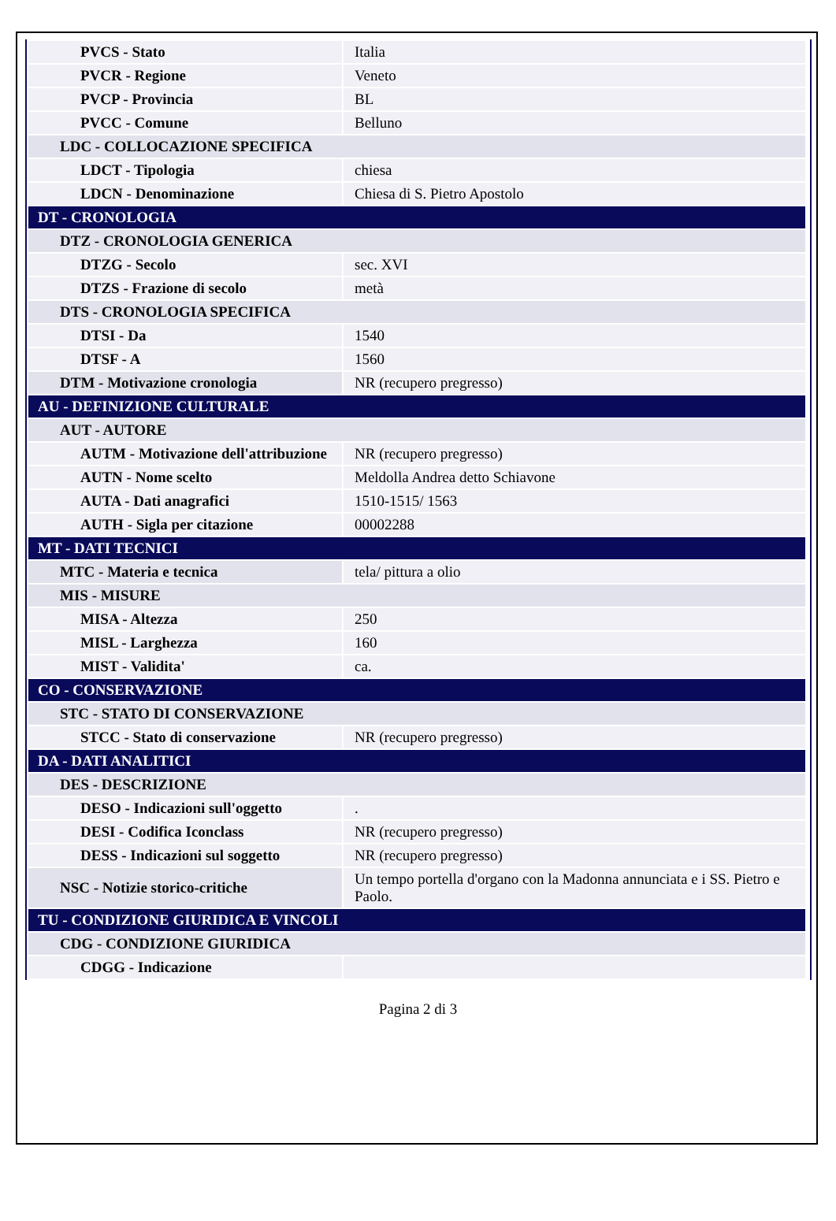| PVCS - Stato | Italia |
| PVCR - Regione | Veneto |
| PVCP - Provincia | BL |
| PVCC - Comune | Belluno |
| LDC - COLLOCAZIONE SPECIFICA | |
| LDCT - Tipologia | chiesa |
| LDCN - Denominazione | Chiesa di S. Pietro Apostolo |
| DT - CRONOLOGIA | |
| DTZ - CRONOLOGIA GENERICA | |
| DTZG - Secolo | sec. XVI |
| DTZS - Frazione di secolo | metà |
| DTS - CRONOLOGIA SPECIFICA | |
| DTSI - Da | 1540 |
| DTSF - A | 1560 |
| DTM - Motivazione cronologia | NR (recupero pregresso) |
| AU - DEFINIZIONE CULTURALE | |
| AUT - AUTORE | |
| AUTM - Motivazione dell'attribuzione | NR (recupero pregresso) |
| AUTN - Nome scelto | Meldolla Andrea detto Schiavone |
| AUTA - Dati anagrafici | 1510-1515/ 1563 |
| AUTH - Sigla per citazione | 00002288 |
| MT - DATI TECNICI | |
| MTC - Materia e tecnica | tela/ pittura a olio |
| MIS - MISURE | |
| MISA - Altezza | 250 |
| MISL - Larghezza | 160 |
| MIST - Validita' | ca. |
| CO - CONSERVAZIONE | |
| STC - STATO DI CONSERVAZIONE | |
| STCC - Stato di conservazione | NR (recupero pregresso) |
| DA - DATI ANALITICI | |
| DES - DESCRIZIONE | |
| DESO - Indicazioni sull'oggetto | . |
| DESI - Codifica Iconclass | NR (recupero pregresso) |
| DESS - Indicazioni sul soggetto | NR (recupero pregresso) |
| NSC - Notizie storico-critiche | Un tempo portella d'organo con la Madonna annunciata e i SS. Pietro e Paolo. |
| TU - CONDIZIONE GIURIDICA E VINCOLI | |
| CDG - CONDIZIONE GIURIDICA | |
| CDGG - Indicazione | |
Pagina 2 di 3